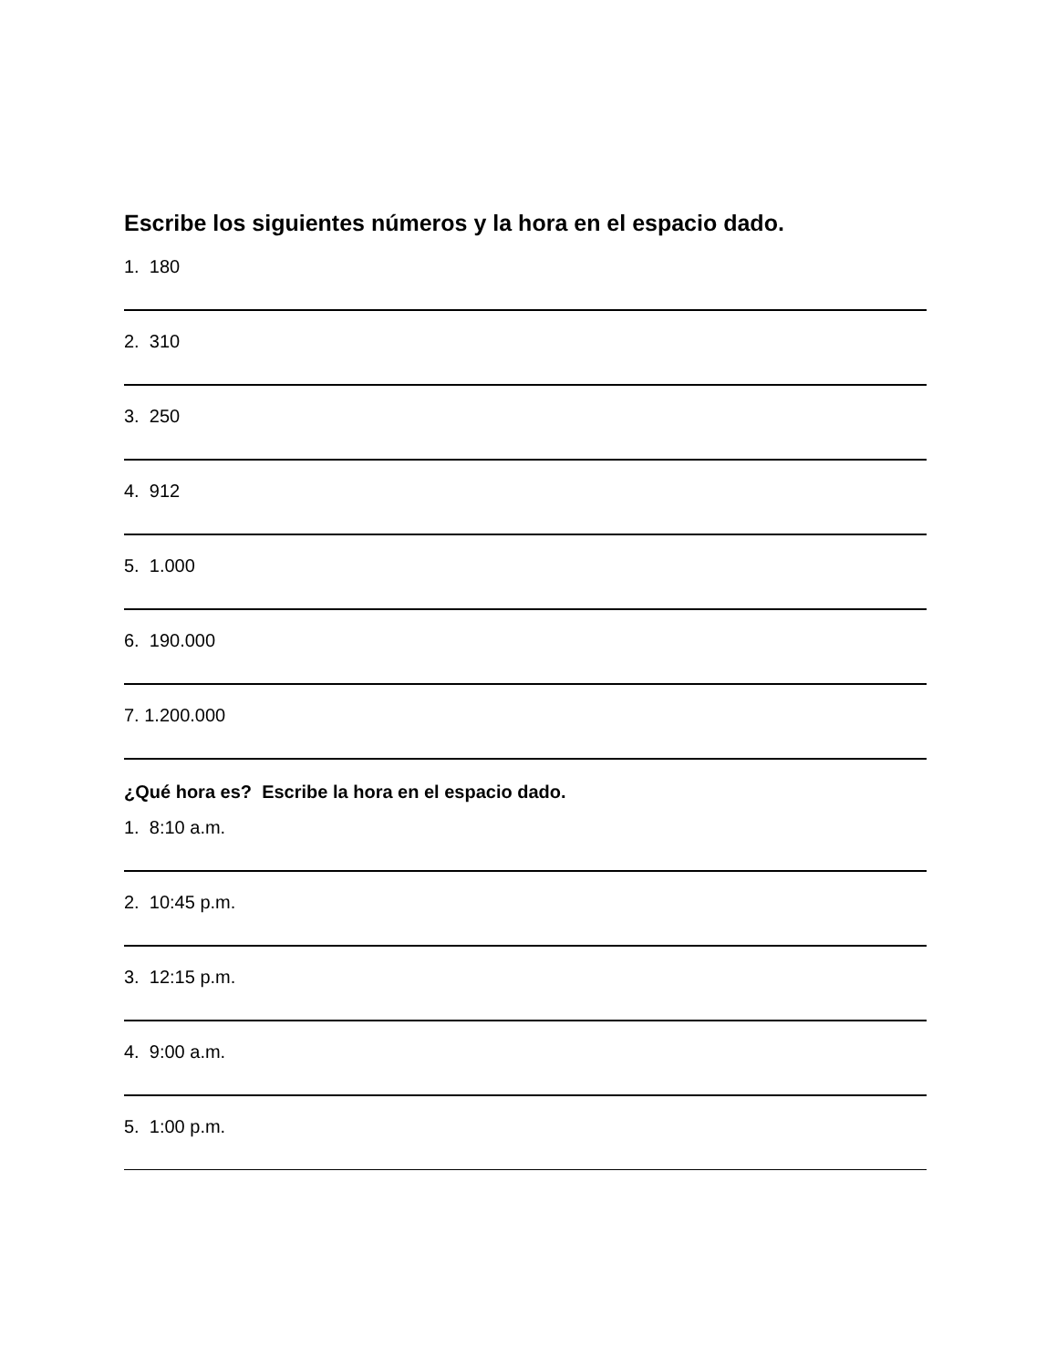Escribe los siguientes números y la hora en el espacio dado.
1. 180
2. 310
3. 250
4. 912
5. 1.000
6. 190.000
7. 1.200.000
¿Qué hora es? Escribe la hora en el espacio dado.
1. 8:10 a.m.
2. 10:45 p.m.
3. 12:15 p.m.
4. 9:00 a.m.
5. 1:00 p.m.